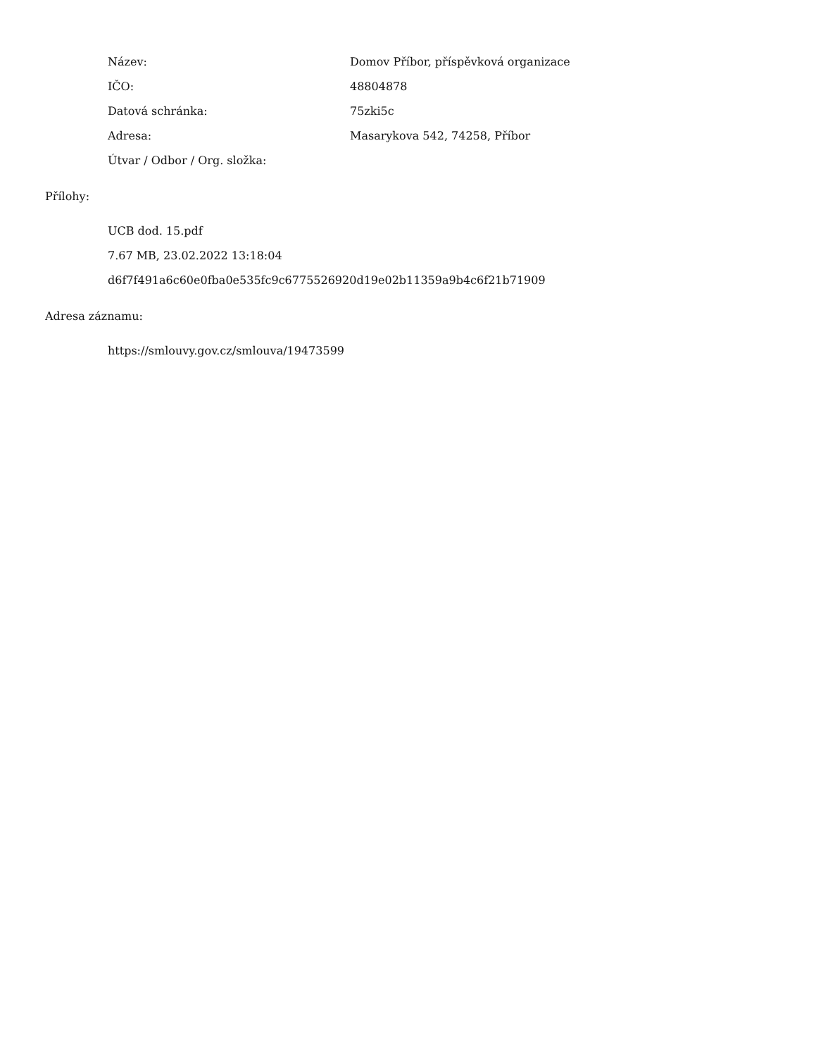Název: Domov Příbor, příspěvková organizace
IČO: 48804878
Datová schránka: 75zki5c
Adresa: Masarykova 542, 74258, Příbor
Útvar / Odbor / Org. složka:
Přílohy:
UCB dod. 15.pdf
7.67 MB, 23.02.2022 13:18:04
d6f7f491a6c60e0fba0e535fc9c6775526920d19e02b11359a9b4c6f21b71909
Adresa záznamu:
https://smlouvy.gov.cz/smlouva/19473599